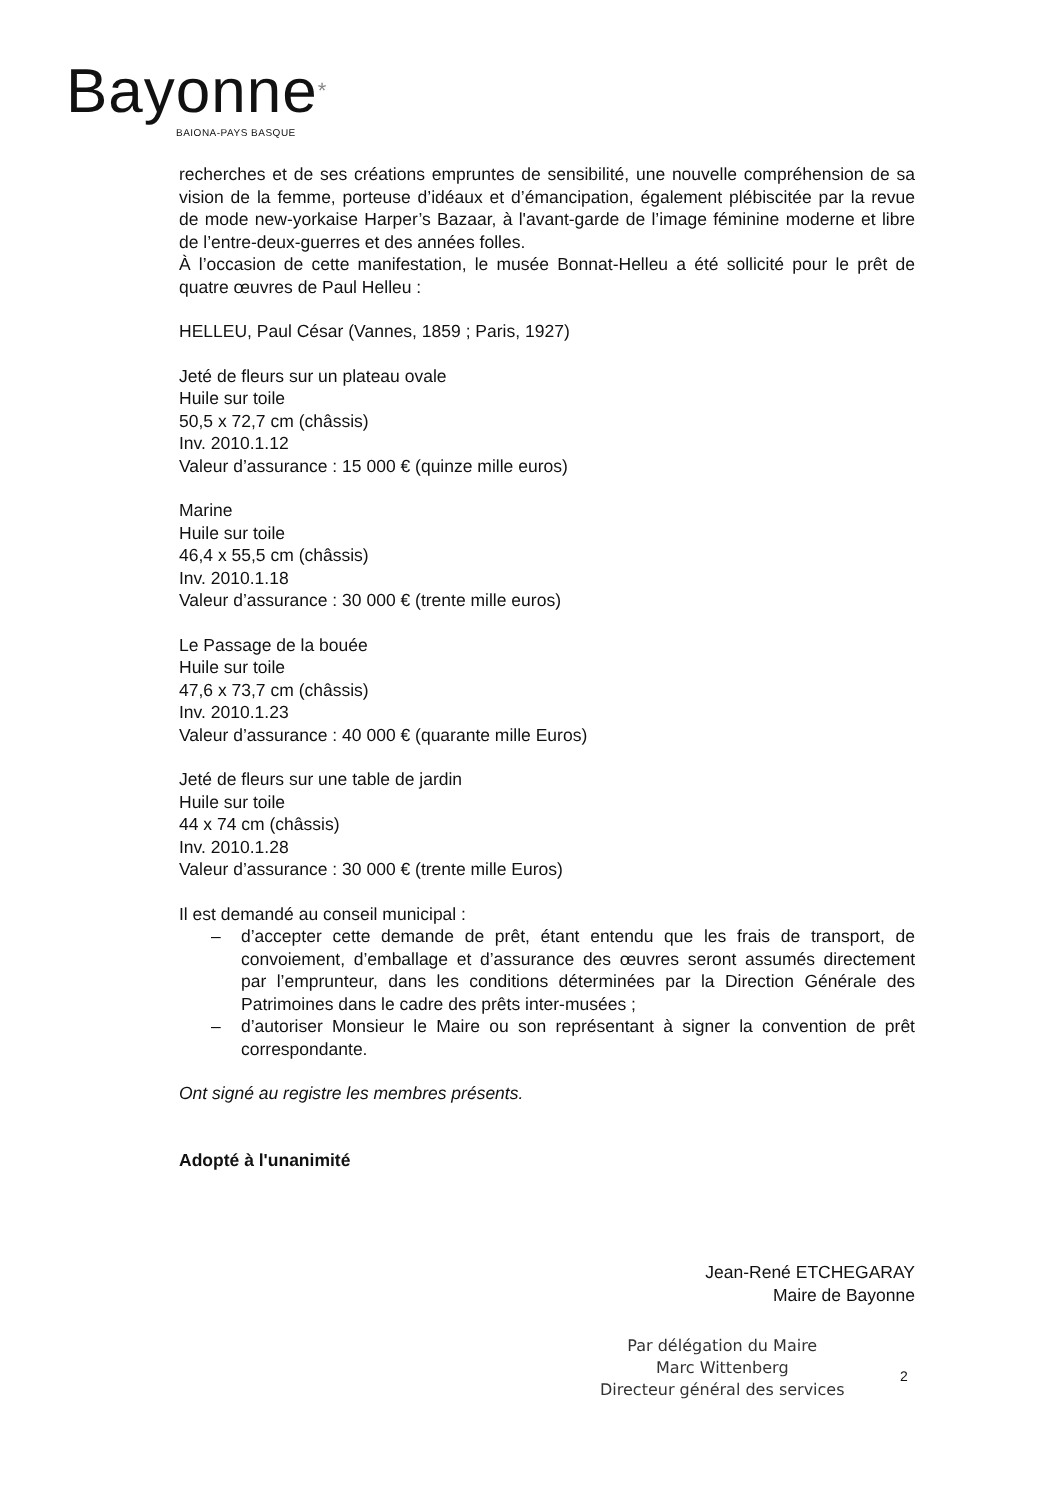Bayonne*
BAIONA-PAYS BASQUE
recherches et de ses créations empruntes de sensibilité, une nouvelle compréhension de sa vision de la femme, porteuse d’idéaux et d’émancipation, également plébiscitée par la revue de mode new-yorkaise Harper’s Bazaar, à l'avant-garde de l’image féminine moderne et libre de l’entre-deux-guerres et des années folles.
À l’occasion de cette manifestation, le musée Bonnat-Helleu a été sollicité pour le prêt de quatre œuvres de Paul Helleu :
HELLEU, Paul César (Vannes, 1859 ; Paris, 1927)
Jeté de fleurs sur un plateau ovale
Huile sur toile
50,5 x 72,7 cm (châssis)
Inv. 2010.1.12
Valeur d’assurance : 15 000 € (quinze mille euros)
Marine
Huile sur toile
46,4 x 55,5 cm (châssis)
Inv. 2010.1.18
Valeur d’assurance : 30 000 € (trente mille euros)
Le Passage de la bouée
Huile sur toile
47,6 x 73,7 cm (châssis)
Inv. 2010.1.23
Valeur d’assurance : 40 000 € (quarante mille Euros)
Jeté de fleurs sur une table de jardin
Huile sur toile
44 x 74 cm (châssis)
Inv. 2010.1.28
Valeur d’assurance : 30 000 € (trente mille Euros)
Il est demandé au conseil municipal :
– d’accepter cette demande de prêt, étant entendu que les frais de transport, de convoiement, d’emballage et d’assurance des œuvres seront assumés directement par l’emprunteur, dans les conditions déterminées par la Direction Générale des Patrimoines dans le cadre des prêts inter-musées ;
– d’autoriser Monsieur le Maire ou son représentant à signer la convention de prêt correspondante.
Ont signé au registre les membres présents.
Adopté à l'unanimité
Jean-René ETCHEGARAY
Maire de Bayonne
Par délégation du Maire
Marc Wittenberg
Directeur général des services
2